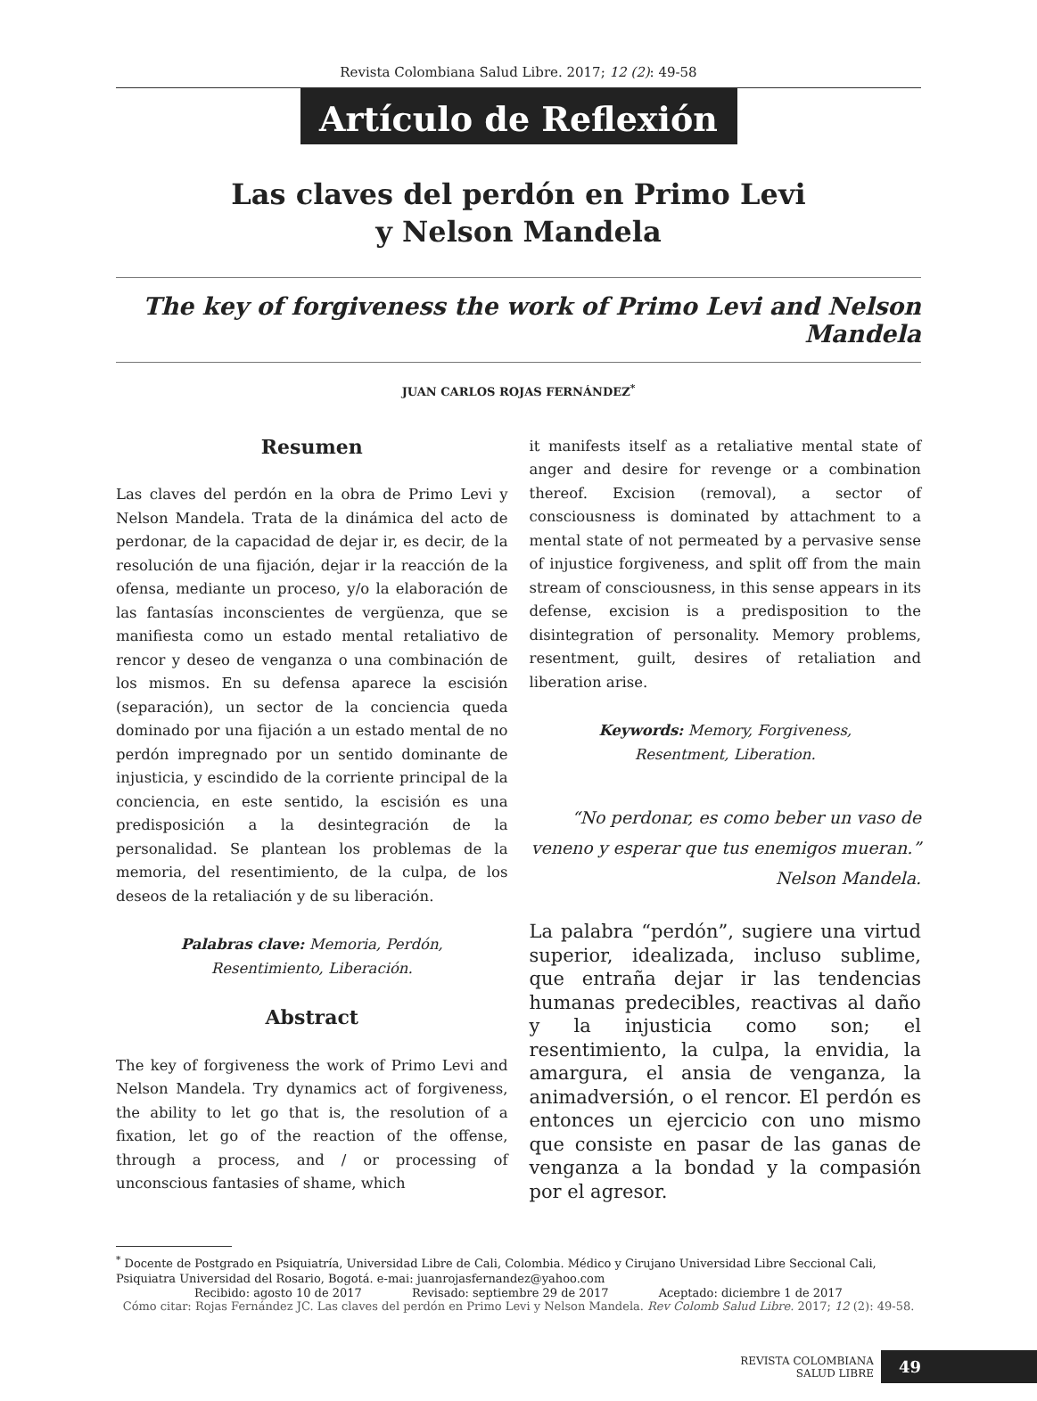Revista Colombiana Salud Libre. 2017; 12 (2): 49-58
Artículo de Reflexión
Las claves del perdón en Primo Levi
y Nelson Mandela
The key of forgiveness the work of Primo Levi and Nelson Mandela
JUAN CARLOS ROJAS FERNÁNDEZ<sup>*</sup>
Resumen
Las claves del perdón en la obra de Primo Levi y Nelson Mandela. Trata de la dinámica del acto de perdonar, de la capacidad de dejar ir, es decir, de la resolución de una fijación, dejar ir la reacción de la ofensa, mediante un proceso, y/o la elaboración de las fantasías inconscientes de vergüenza, que se manifiesta como un estado mental retaliativo de rencor y deseo de venganza o una combinación de los mismos. En su defensa aparece la escisión (separación), un sector de la conciencia queda dominado por una fijación a un estado mental de no perdón impregnado por un sentido dominante de injusticia, y escindido de la corriente principal de la conciencia, en este sentido, la escisión es una predisposición a la desintegración de la personalidad. Se plantean los problemas de la memoria, del resentimiento, de la culpa, de los deseos de la retaliación y de su liberación.
Palabras clave: Memoria, Perdón,
Resentimiento, Liberación.
Abstract
The key of forgiveness the work of Primo Levi and Nelson Mandela. Try dynamics act of forgiveness, the ability to let go that is, the resolution of a fixation, let go of the reaction of the offense, through a process, and / or processing of unconscious fantasies of shame, which
it manifests itself as a retaliative mental state of anger and desire for revenge or a combination thereof. Excision (removal), a sector of consciousness is dominated by attachment to a mental state of not permeated by a pervasive sense of injustice forgiveness, and split off from the main stream of consciousness, in this sense appears in its defense, excision is a predisposition to the disintegration of personality. Memory problems, resentment, guilt, desires of retaliation and liberation arise.
Keywords: Memory, Forgiveness,
Resentment, Liberation.
“No perdonar, es como beber un vaso de veneno y esperar que tus enemigos mueran.”
Nelson Mandela.
La palabra “perdón”, sugiere una virtud superior, idealizada, incluso sublime, que entraña dejar ir las tendencias humanas predecibles, reactivas al daño y la injusticia como son; el resentimiento, la culpa, la envidia, la amargura, el ansia de venganza, la animadversión, o el rencor. El perdón es entonces un ejercicio con uno mismo que consiste en pasar de las ganas de venganza a la bondad y la compasión por el agresor.
<sup>*</sup> Docente de Postgrado en Psiquiatría, Universidad Libre de Cali, Colombia. Médico y Cirujano Universidad Libre Seccional Cali, Psiquiatra Universidad del Rosario, Bogotá. e-mai: juanrojasfernandez@yahoo.com
Recibido: agosto 10 de 2017 Revisado: septiembre 29 de 2017 Aceptado: diciembre 1 de 2017
Cómo citar: Rojas Fernández JC. Las claves del perdón en Primo Levi y Nelson Mandela. Rev Colomb Salud Libre. 2017; 12 (2): 49-58.
REVISTA COLOMBIANA
SALUD LIBRE
49